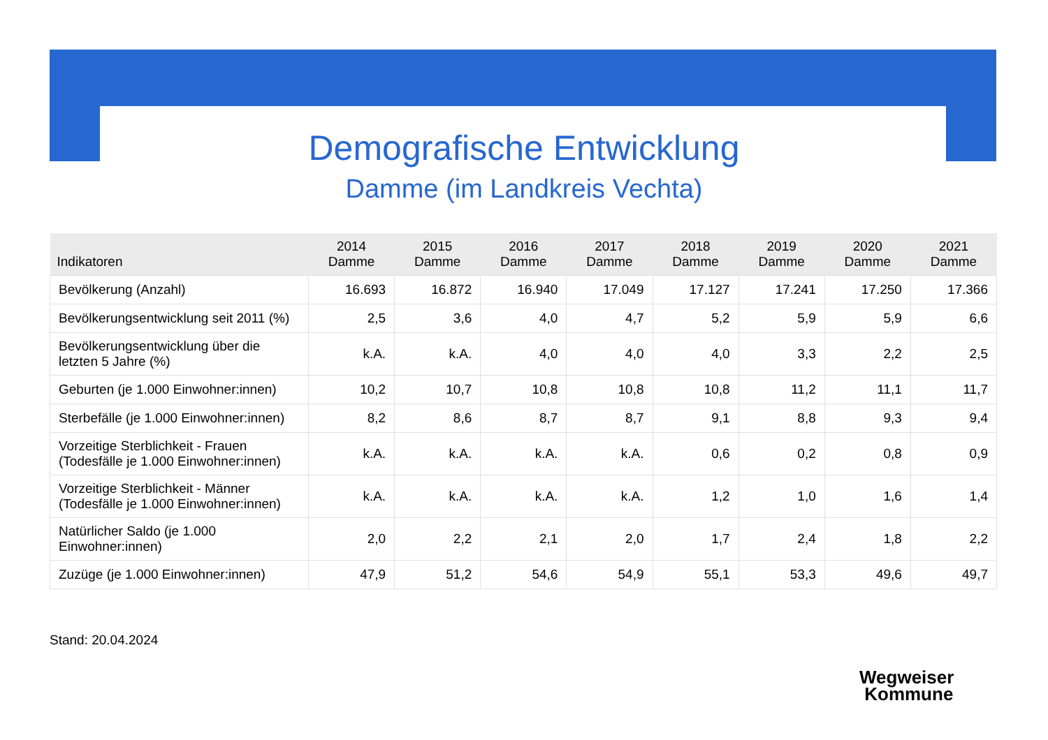Demografische Entwicklung
Damme (im Landkreis Vechta)
| Indikatoren | 2014 Damme | 2015 Damme | 2016 Damme | 2017 Damme | 2018 Damme | 2019 Damme | 2020 Damme | 2021 Damme |
| --- | --- | --- | --- | --- | --- | --- | --- | --- |
| Bevölkerung (Anzahl) | 16.693 | 16.872 | 16.940 | 17.049 | 17.127 | 17.241 | 17.250 | 17.366 |
| Bevölkerungsentwicklung seit 2011 (%) | 2,5 | 3,6 | 4,0 | 4,7 | 5,2 | 5,9 | 5,9 | 6,6 |
| Bevölkerungsentwicklung über die letzten 5 Jahre (%) | k.A. | k.A. | 4,0 | 4,0 | 4,0 | 3,3 | 2,2 | 2,5 |
| Geburten (je 1.000 Einwohner:innen) | 10,2 | 10,7 | 10,8 | 10,8 | 10,8 | 11,2 | 11,1 | 11,7 |
| Sterbefälle (je 1.000 Einwohner:innen) | 8,2 | 8,6 | 8,7 | 8,7 | 9,1 | 8,8 | 9,3 | 9,4 |
| Vorzeitige Sterblichkeit - Frauen (Todesfälle je 1.000 Einwohner:innen) | k.A. | k.A. | k.A. | k.A. | 0,6 | 0,2 | 0,8 | 0,9 |
| Vorzeitige Sterblichkeit - Männer (Todesfälle je 1.000 Einwohner:innen) | k.A. | k.A. | k.A. | k.A. | 1,2 | 1,0 | 1,6 | 1,4 |
| Natürlicher Saldo (je 1.000 Einwohner:innen) | 2,0 | 2,2 | 2,1 | 2,0 | 1,7 | 2,4 | 1,8 | 2,2 |
| Zuzüge (je 1.000 Einwohner:innen) | 47,9 | 51,2 | 54,6 | 54,9 | 55,1 | 53,3 | 49,6 | 49,7 |
Stand: 20.04.2024
Wegweiser
Kommune